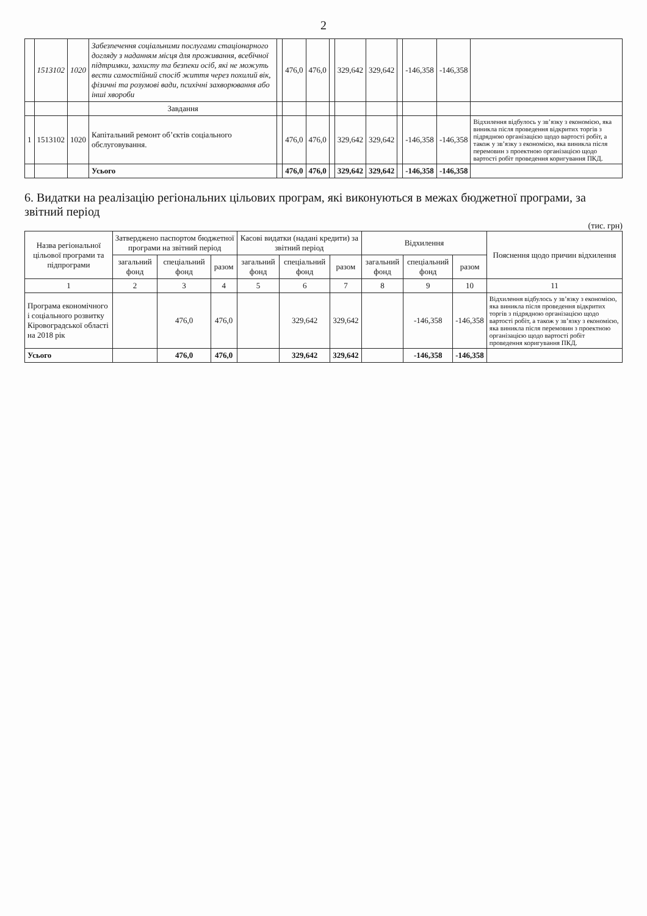2
| | 1513102 | 1020 | Забезпечення соціальними послугами стаціонарного догляду з наданням місця для проживання, всебічної підтримки, захисту та безпеки осіб, які не можуть вести самостійний спосіб життя через похилий вік, фізичні та розумові вади, психічні захворювання або інші хвороби | | 476,0 | 476,0 | | 329,642 | 329,642 | | -146,358 | -146,358 | |
| | | | Завдання | | | | | | | | | | |
| 1 | 1513102 | 1020 | Капітальний ремонт об’єктів соціального обслуговування. | | 476,0 | 476,0 | | 329,642 | 329,642 | | -146,358 | -146,358 | Відхилення відбулось у зв’язку з економією, яка виникла після проведення відкритих торгів з підрядною організацією щодо вартості робіт, а також у зв’язку з економією, яка виникла після перемовин з проектною організацією щодо вартості робіт проведення коригування ПКД. |
| | | | Усього | | 476,0 | 476,0 | | 329,642 | 329,642 | | -146,358 | -146,358 | |
6. Видатки на реалізацію регіональних цільових програм, які виконуються в межах бюджетної програми, за звітний період
(тис. грн)
| Назва регіональної цільової програми та підпрограми | Затверджено паспортом бюджетної програми на звітний період | | | Касові видатки (надані кредити) за звітний період | | | Відхилення | | | Пояснення щодо причин відхилення |
| --- | --- | --- | --- | --- | --- | --- | --- | --- | --- | --- |
| | загальний фонд | спеціальний фонд | разом | загальний фонд | спеціальний фонд | разом | загальний фонд | спеціальний фонд | разом | |
| 1 | 2 | 3 | 4 | 5 | 6 | 7 | 8 | 9 | 10 | 11 |
| Програма економічного і соціального розвитку Кіровоградської області на 2018 рік | | 476,0 | 476,0 | | 329,642 | 329,642 | | -146,358 | -146,358 | Відхилення відбулось у зв’язку з економією, яка виникла після проведення відкритих торгів з підрядною організацією щодо вартості робіт, а також у зв’язку з економією, яка виникла після перемовин з проектною організацією щодо вартості робіт проведення коригування ПКД. |
| Усього | | 476,0 | 476,0 | | 329,642 | 329,642 | | -146,358 | -146,358 | |